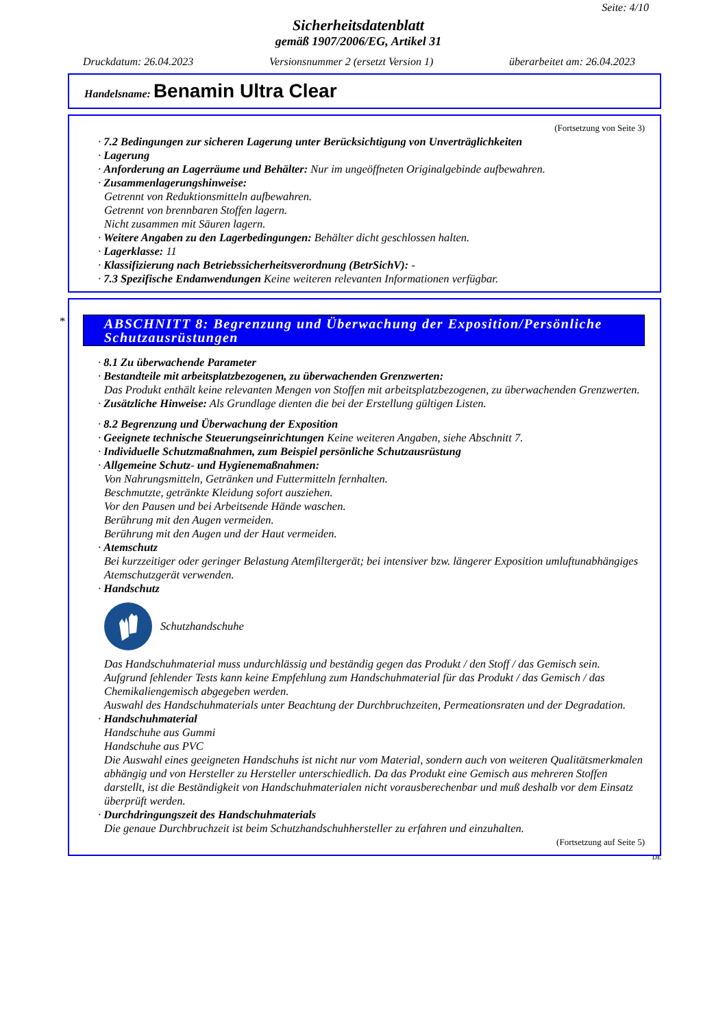Seite: 4/10
Sicherheitsdatenblatt
gemäß 1907/2006/EG, Artikel 31
Druckdatum: 26.04.2023 Versionsnummer 2 (ersetzt Version 1) überarbeitet am: 26.04.2023
Handelsname: Benamin Ultra Clear
(Fortsetzung von Seite 3)
· 7.2 Bedingungen zur sicheren Lagerung unter Berücksichtigung von Unverträglichkeiten
· Lagerung
· Anforderung an Lagerräume und Behälter: Nur im ungeöffneten Originalgebinde aufbewahren.
· Zusammenlagerungshinweise:
Getrennt von Reduktionsmitteln aufbewahren.
Getrennt von brennbaren Stoffen lagern.
Nicht zusammen mit Säuren lagern.
· Weitere Angaben zu den Lagerbedingungen: Behälter dicht geschlossen halten.
· Lagerklasse: 11
· Klassifizierung nach Betriebssicherheitsverordnung (BetrSichV): -
· 7.3 Spezifische Endanwendungen Keine weiteren relevanten Informationen verfügbar.
*
ABSCHNITT 8: Begrenzung und Überwachung der Exposition/Persönliche Schutzausrüstungen
· 8.1 Zu überwachende Parameter
· Bestandteile mit arbeitsplatzbezogenen, zu überwachenden Grenzwerten:
Das Produkt enthält keine relevanten Mengen von Stoffen mit arbeitsplatzbezogenen, zu überwachenden Grenzwerten.
· Zusätzliche Hinweise: Als Grundlage dienten die bei der Erstellung gültigen Listen.
· 8.2 Begrenzung und Überwachung der Exposition
· Geeignete technische Steuerungseinrichtungen Keine weiteren Angaben, siehe Abschnitt 7.
· Individuelle Schutzmaßnahmen, zum Beispiel persönliche Schutzausrüstung
· Allgemeine Schutz- und Hygienemaßnahmen:
Von Nahrungsmitteln, Getränken und Futtermitteln fernhalten.
Beschmutzte, getränkte Kleidung sofort ausziehen.
Vor den Pausen und bei Arbeitsende Hände waschen.
Berührung mit den Augen vermeiden.
Berührung mit den Augen und der Haut vermeiden.
· Atemschutz
Bei kurzzeitiger oder geringer Belastung Atemfiltergerät; bei intensiver bzw. längerer Exposition umluftunabhängiges Atemschutzgerät verwenden.
· Handschutz
Schutzhandschuhe
Das Handschuhmaterial muss undurchlässig und beständig gegen das Produkt / den Stoff / das Gemisch sein.
Aufgrund fehlender Tests kann keine Empfehlung zum Handschuhmaterial für das Produkt / das Gemisch / das Chemikaliengemisch abgegeben werden.
Auswahl des Handschuhmaterials unter Beachtung der Durchbruchzeiten, Permeationsraten und der Degradation.
· Handschuhmaterial
Handschuhe aus Gummi
Handschuhe aus PVC
Die Auswahl eines geeigneten Handschuhs ist nicht nur vom Material, sondern auch von weiteren Qualitätsmerkmalen abhängig und von Hersteller zu Hersteller unterschiedlich. Da das Produkt eine Gemisch aus mehreren Stoffen darstellt, ist die Beständigkeit von Handschuhmaterialen nicht vorausberechenbar und muß deshalb vor dem Einsatz überprüft werden.
· Durchdringungszeit des Handschuhmaterials
Die genaue Durchbruchzeit ist beim Schutzhandschuhhersteller zu erfahren und einzuhalten.
(Fortsetzung auf Seite 5)
DE